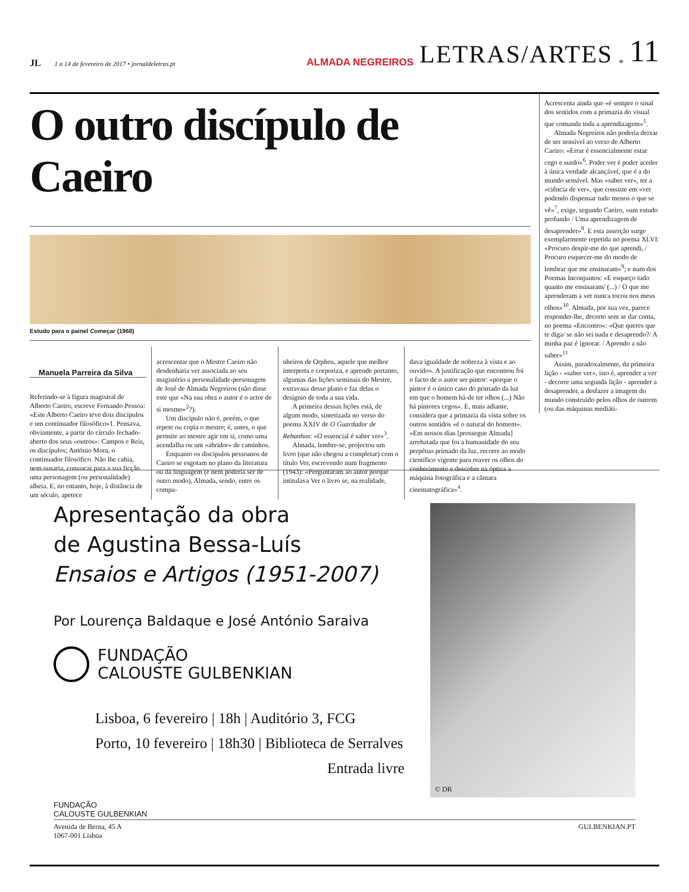JL 1 a 14 de fevereiro de 2017 • jornaldeletras.pt
ALMADA NEGREIROS LETRAS/ARTES * 11
O outro discípulo de Caeiro
Estudo para o painel Começar (1968)
Manuela Parreira da Silva
Referindo-se à figura magistral de Alberto Caeiro, escreve Fernando Pessoa: «Este Alberto Caeiro teve dois discípulos e um continuador filosófico»1. Pensava, obviamente, a partir do círculo fechado-aberto dos seus «outros»: Campos e Reis, os discípulos; António Mora, o continuador filosófico. Não lhe cabia, nem ousaria, convocar para a sua ficção uma personagem (ou personalidade) alheia. E, no entanto, hoje, à distância de um século, apetece
acrescentar que o Mestre Caeiro não desdenharia ver associada ao seu magistério a personalidade-personagem de José de Almada Negreiros (não disse este que «Na sua obra o autor é o actor de si mesmo»<sup>2</sup>?).
Um discípulo não é, porém, o que repete ou copia o mestre; é, antes, o que permite ao mestre agir em si, como uma acendalha ou um «abridor» de caminhos.
Enquanto os discípulos pessoanos de Caeiro se esgotam no plano da literatura ou da linguagem (e nem poderia ser de outro modo), Almada, sendo, entre os compa-
nheiros de Orpheu, aquele que melhor interpreta e corporiza, e aprende portanto, algumas das lições seminais do Mestre, extravasa desse plano e faz delas o desígnio de toda a sua vida.
A primeira dessas lições está, de algum modo, sintetizada no verso do poema XXIV de O Guardador de Rebanhos: «O essencial é saber ver»<sup>3</sup>.
Almada, lembre-se, projectou um livro (que não chegou a completar) com o título Ver, escrevendo num fragmento (1943): «Perguntaram ao autor porque intitulava Ver o livro se, na realidade,
dava igualdade de nobreza à vista e ao ouvido». A justificação que encontrou foi o facto de o autor ser pintor: «porque o pintor é o único caso do primado da luz em que o homem há-de ter olhos (...) Não há pintores cegos». E, mais adiante, considera que a primazia da vista sobre os outros sentidos «é o natural do homem». «Em nossos dias [prossegue Almada] arrebatada que foi a humanidade do seu perpétuo primado da luz, recorre ao modo científico vigente para reaver os olhos do conhecimento e descobre na óptica a máquina fotográfica e a câmara cinematográfica»<sup>4</sup>.
Acrescenta ainda que «é sempre o sinal dos sentidos com a primazia do visual que comanda toda a aprendizagem»<sup>5</sup>.
Almada Negreiros não poderia deixar de ser sensível ao verso de Alberto Caeiro: «Errar é essencialmente estar cego e surdo»<sup>6</sup>. Poder ver é poder aceder à única verdade alcançável, que é a do mundo sensível. Mas «saber ver», ter a «ciência de ver», que consiste em «ver podendo dispensar tudo menos o que se vê»<sup>7</sup>, exige, segundo Caeiro, «um estudo profundo / Uma aprendizagem de desaprender»<sup>8</sup>. E esta asserção surge exemplarmente repetida no poema XLVI: «Procuro despir-me do que aprendi, / Procuro esquecer-me do modo de lembrar que me ensinaram»<sup>9</sup>; e num dos Poemas Inconjuntos: «E esqueço tudo quanto me ensinaram/ (...) / O que me aprenderam a ver nunca tocou nos meus olhos»<sup>10</sup>. Almada, por sua vez, parece responder-lhe, decerto sem se dar conta, no poema «Encontro»: «Que queres que te diga/ se não sei nada e desaprendo?/ A minha paz é ignorar. / Aprendo a não saber»<sup>11</sup>
Assim, paradoxalmente, da primeira lição - «saber ver», isto é, aprender a ver - decorre uma segunda lição - aprender a desaprender, a desfazer a imagem do mundo construído pelos olhos de outrem (ou das máquinas mediáti-
Apresentação da obra
de Agustina Bessa-Luís
Ensaios e Artigos (1951-2007)
Por Lourença Baldaque e José António Saraiva
FUNDAÇÃO
CALOUSTE GULBENKIAN
Lisboa, 6 fevereiro | 18h | Auditório 3, FCG
Porto, 10 fevereiro | 18h30 | Biblioteca de Serralves
Entrada livre
© DR
FUNDAÇÃO
CALOUSTE GULBENKIAN
Avenida de Berna, 45 A
1067-001 Lisboa
GULBENKIAN.PT